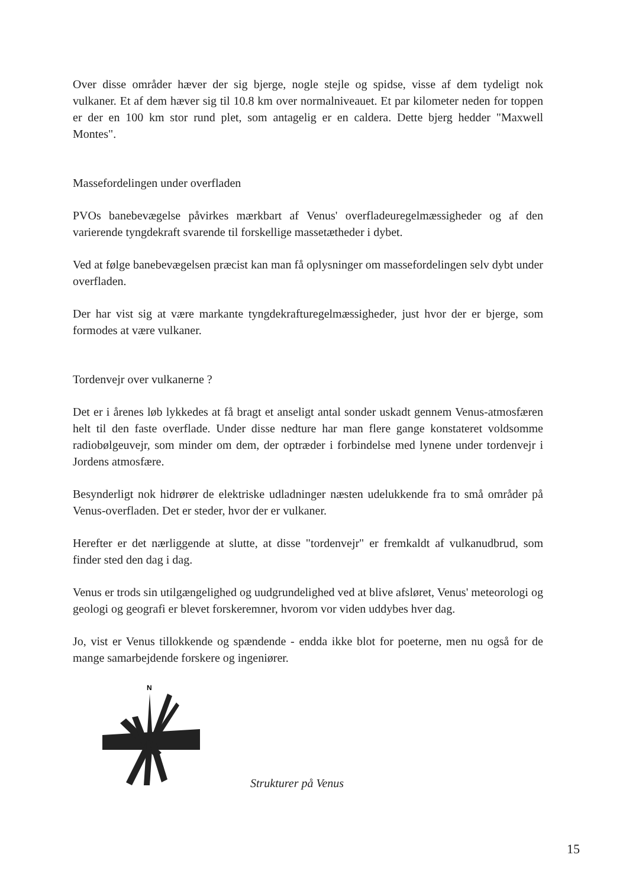Over disse områder hæver der sig bjerge, nogle stejle og spidse, visse af dem tydeligt nok vulkaner. Et af dem hæver sig til 10.8 km over normalniveauet. Et par kilometer neden for toppen er der en 100 km stor rund plet, som antagelig er en caldera. Dette bjerg hedder "Maxwell Montes".
Massefordelingen under overfladen
PVOs banebevægelse påvirkes mærkbart af Venus' overfladeuregelmæssigheder og af den varierende tyngdekraft svarende til forskellige massetætheder i dybet.
Ved at følge banebevægelsen præcist kan man få oplysninger om massefordelingen selv dybt under overfladen.
Der har vist sig at være markante tyngdekrafturegelmæssigheder, just hvor der er bjerge, som formodes at være vulkaner.
Tordenvejr over vulkanerne ?
Det er i årenes løb lykkedes at få bragt et anseligt antal sonder uskadt gennem Venus-atmosfæren helt til den faste overflade. Under disse nedture har man flere gange konstateret voldsomme radiobølgeuvejr, som minder om dem, der optræder i forbindelse med lynene under tordenvejr i Jordens atmosfære.
Besynderligt nok hidrører de elektriske udladninger næsten udelukkende fra to små områder på Venus-overfladen. Det er steder, hvor der er vulkaner.
Herefter er det nærliggende at slutte, at disse "tordenvejr" er fremkaldt af vulkanudbrud, som finder sted den dag i dag.
Venus er trods sin utilgængelighed og uudgrundelighed ved at blive afsløret, Venus' meteorologi og geologi og geografi er blevet forskeremner, hvorom vor viden uddybes hver dag.
Jo, vist er Venus tillokkende og spændende - endda ikke blot for poeterne, men nu også for de mange samarbejdende forskere og ingeniører.
N
Strukturer på Venus
15